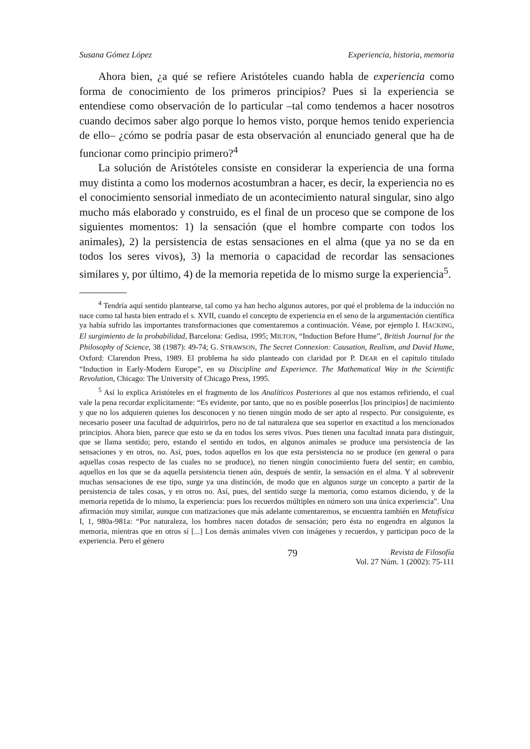Susana Gómez López Experiencia, historia, memoria
Ahora bien, ¿a qué se refiere Aristóteles cuando habla de experiencia como forma de conocimiento de los primeros principios? Pues si la experiencia se entendiese como observación de lo particular –tal como tendemos a hacer nosotros cuando decimos saber algo porque lo hemos visto, porque hemos tenido experiencia de ello– ¿cómo se podría pasar de esta observación al enunciado general que ha de funcionar como principio primero?<sup>4</sup>
La solución de Aristóteles consiste en considerar la experiencia de una forma muy distinta a como los modernos acostumbran a hacer, es decir, la experiencia no es el conocimiento sensorial inmediato de un acontecimiento natural singular, sino algo mucho más elaborado y construido, es el final de un proceso que se compone de los siguientes momentos: 1) la sensación (que el hombre comparte con todos los animales), 2) la persistencia de estas sensaciones en el alma (que ya no se da en todos los seres vivos), 3) la memoria o capacidad de recordar las sensaciones similares y, por último, 4) de la memoria repetida de lo mismo surge la experiencia<sup>5</sup>.
<sup>4</sup> Tendría aquí sentido plantearse, tal como ya han hecho algunos autores, por qué el problema de la inducción no nace como tal hasta bien entrado el s. XVII, cuando el concepto de experiencia en el seno de la argumentación científica ya había sufrido las importantes transformaciones que comentaremos a continuación. Véase, por ejemplo I. HACKING, El surgimiento de la probabilidad, Barcelona: Gedisa, 1995; MILTON, “Induction Before Hume”, British Journal for the Philosophy of Science, 38 (1987): 49-74; G. STRAWSON, The Secret Connexion: Causation, Realism, and David Hume, Oxford: Clarendon Press, 1989. El problema ha sido planteado con claridad por P. DEAR en el capítulo titulado “Induction in Early-Modern Europe”, en su Discipline and Experience. The Mathematical Way in the Scientific Revolution, Chicago: The University of Chicago Press, 1995.
<sup>5</sup> Así lo explica Aristóteles en el fragmento de los Analíticos Posteriores al que nos estamos refiriendo, el cual vale la pena recordar explícitamente: “Es evidente, por tanto, que no es posible poseerlos [los principios] de nacimiento y que no los adquieren quienes los desconocen y no tienen ningún modo de ser apto al respecto. Por consiguiente, es necesario poseer una facultad de adquirirlos, pero no de tal naturaleza que sea superior en exactitud a los mencionados principios. Ahora bien, parece que esto se da en todos los seres vivos. Pues tienen una facultad innata para distinguir, que se llama sentido; pero, estando el sentido en todos, en algunos animales se produce una persistencia de las sensaciones y en otros, no. Así, pues, todos aquellos en los que esta persistencia no se produce (en general o para aquellas cosas respecto de las cuales no se produce), no tienen ningún conocimiento fuera del sentir; en cambio, aquellos en los que se da aquella persistencia tienen aún, después de sentir, la sensación en el alma. Y al sobrevenir muchas sensaciones de ese tipo, surge ya una distinción, de modo que en algunos surge un concepto a partir de la persistencia de tales cosas, y en otros no. Así, pues, del sentido surge la memoria, como estamos diciendo, y de la memoria repetida de lo mismo, la experiencia: pues los recuerdos múltiples en número son una única experiencia”. Una afirmación muy similar, aunque con matizaciones que más adelante comentaremos, se encuentra también en Metafísica I, 1, 980a-981a: “Por naturaleza, los hombres nacen dotados de sensación; pero ésta no engendra en algunos la memoria, mientras que en otros sí [...] Los demás animales viven con imágenes y recuerdos, y participan poco de la experiencia. Pero el género
79
Revista de Filosofía
Vol. 27 Núm. 1 (2002): 75-111